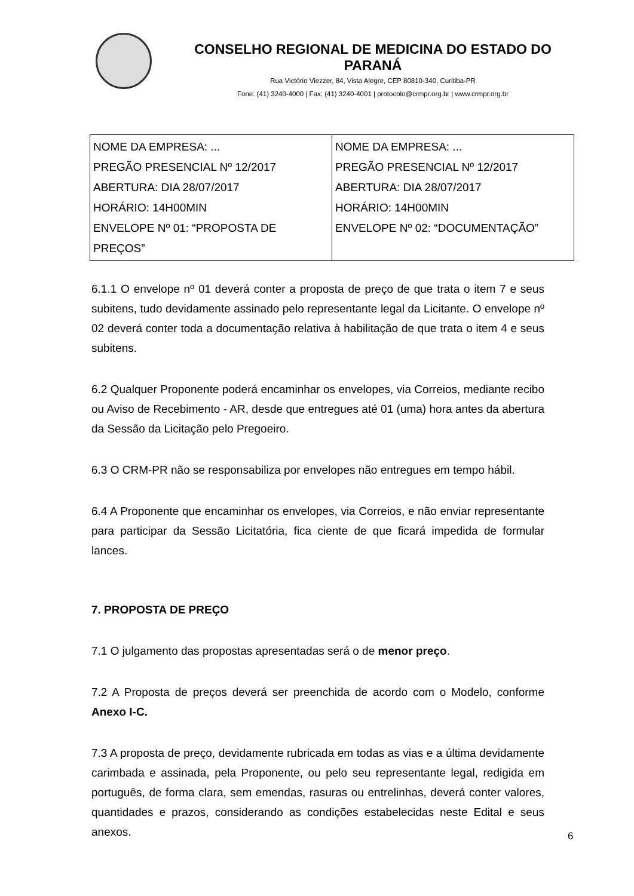CONSELHO REGIONAL DE MEDICINA DO ESTADO DO PARANÁ
Rua Victório Viezzer, 84, Vista Alegre, CEP 80810-340, Curitiba-PR
Fone: (41) 3240-4000 | Fax: (41) 3240-4001 | protocolo@crmpr.org.br | www.crmpr.org.br
| NOME DA EMPRESA: ... PREGÃO PRESENCIAL Nº 12/2017 ABERTURA: DIA 28/07/2017 HORÁRIO: 14H00MIN ENVELOPE Nº 01: “PROPOSTA DE PREÇOS” | NOME DA EMPRESA: ... PREGÃO PRESENCIAL Nº 12/2017 ABERTURA: DIA 28/07/2017 HORÁRIO: 14H00MIN ENVELOPE Nº 02: “DOCUMENTAÇÃO” |
6.1.1 O envelope nº 01 deverá conter a proposta de preço de que trata o item 7 e seus subitens, tudo devidamente assinado pelo representante legal da Licitante. O envelope nº 02 deverá conter toda a documentação relativa à habilitação de que trata o item 4 e seus subitens.
6.2 Qualquer Proponente poderá encaminhar os envelopes, via Correios, mediante recibo ou Aviso de Recebimento - AR, desde que entregues até 01 (uma) hora antes da abertura da Sessão da Licitação pelo Pregoeiro.
6.3 O CRM-PR não se responsabiliza por envelopes não entregues em tempo hábil.
6.4 A Proponente que encaminhar os envelopes, via Correios, e não enviar representante para participar da Sessão Licitatória, fica ciente de que ficará impedida de formular lances.
7. PROPOSTA DE PREÇO
7.1 O julgamento das propostas apresentadas será o de menor preço.
7.2 A Proposta de preços deverá ser preenchida de acordo com o Modelo, conforme Anexo I-C.
7.3 A proposta de preço, devidamente rubricada em todas as vias e a última devidamente carimbada e assinada, pela Proponente, ou pelo seu representante legal, redigida em português, de forma clara, sem emendas, rasuras ou entrelinhas, deverá conter valores, quantidades e prazos, considerando as condições estabelecidas neste Edital e seus anexos.
6